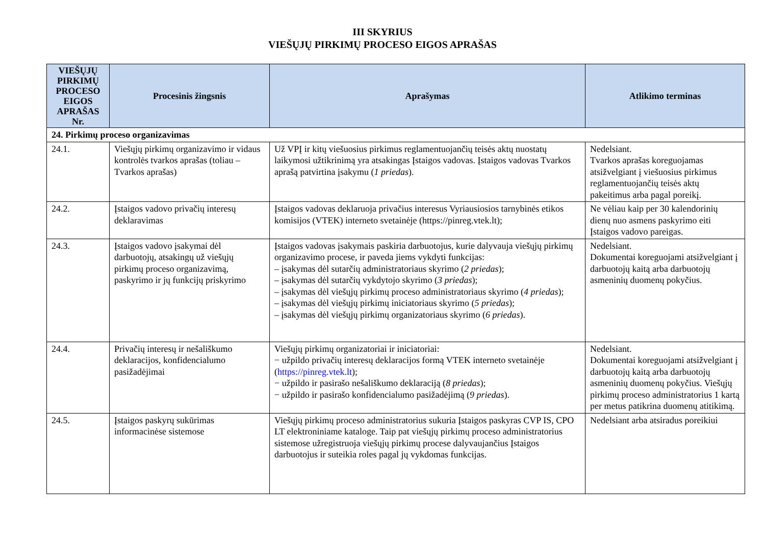III SKYRIUS
VIEŠŲJŲ PIRKIMŲ PROCESO EIGOS APRAŠAS
| VIEŠŲJŲ PIRKIMŲ PROCESO EIGOS APRAŠAS Nr. | Procesinis žingsnis | Aprašymas | Atlikimo terminas |
| --- | --- | --- | --- |
| 24. Pirkimų proceso organizavimas | | | |
| 24.1. | Viešųjų pirkimų organizavimo ir vidaus kontrolės tvarkos aprašas (toliau – Tvarkos aprašas) | Už VPĮ ir kitų viešuosius pirkimus reglamentuojančių teisės aktų nuostatų laikymosi užtikrinimą yra atsakingas Įstaigos vadovas. Įstaigos vadovas Tvarkos aprašą patvirtina įsakymu ( 1 priedas ). | Nedelsiant. Tvarkos aprašas koreguojamas atsižvelgiant į viešuosius pirkimus reglamentuojančių teisės aktų pakeitimus arba pagal poreikį. |
| 24.2. | Įstaigos vadovo privačių interesų deklaravimas | Įstaigos vadovas deklaruoja privačius interesus Vyriausiosios tarnybinės etikos komisijos (VTEK) interneto svetainėje (https://pinreg.vtek.lt); | Ne vėliau kaip per 30 kalendorinių dienų nuo asmens paskyrimo eiti Įstaigos vadovo pareigas. |
| 24.3. | Įstaigos vadovo įsakymai dėl darbuotojų, atsakingų už viešųjų pirkimų proceso organizavimą, paskyrimo ir jų funkcijų priskyrimo | Įstaigos vadovas įsakymais paskiria darbuotojus, kurie dalyvauja viešųjų pirkimų organizavimo procese, ir paveda jiems vykdyti funkcijas: – įsakymas dėl sutarčių administratoriaus skyrimo ( 2 priedas ); – įsakymas dėl sutarčių vykdytojo skyrimo ( 3 priedas ); – įsakymas dėl viešųjų pirkimų proceso administratoriaus skyrimo ( 4 priedas ); – įsakymas dėl viešųjų pirkimų iniciatoriaus skyrimo ( 5 priedas ); – įsakymas dėl viešųjų pirkimų organizatoriaus skyrimo ( 6 priedas ). | Nedelsiant. Dokumentai koreguojami atsižvelgiant į darbuotojų kaitą arba darbuotojų asmeninių duomenų pokyčius. |
| 24.4. | Privačių interesų ir nešališkumo deklaracijos, konfidencialumo pasižadėjimai | Viešųjų pirkimų organizatoriai ir iniciatoriai: − užpildo privačių interesų deklaracijos formą VTEK interneto svetainėje ( https://pinreg.vtek.lt ); − užpildo ir pasirašo nešališkumo deklaraciją ( 8 priedas ); − užpildo ir pasirašo konfidencialumo pasižadėjimą ( 9 priedas ). | Nedelsiant. Dokumentai koreguojami atsižvelgiant į darbuotojų kaitą arba darbuotojų asmeninių duomenų pokyčius. Viešųjų pirkimų proceso administratorius 1 kartą per metus patikrina duomenų atitikimą. |
| 24.5. | Įstaigos paskyrų sukūrimas informacinėse sistemose | Viešųjų pirkimų proceso administratorius sukuria Įstaigos paskyras CVP IS, CPO LT elektroniniame kataloge. Taip pat viešųjų pirkimų proceso administratorius sistemose užregistruoja viešųjų pirkimų procese dalyvaujančius Įstaigos darbuotojus ir suteikia roles pagal jų vykdomas funkcijas. | Nedelsiant arba atsiradus poreikiui |